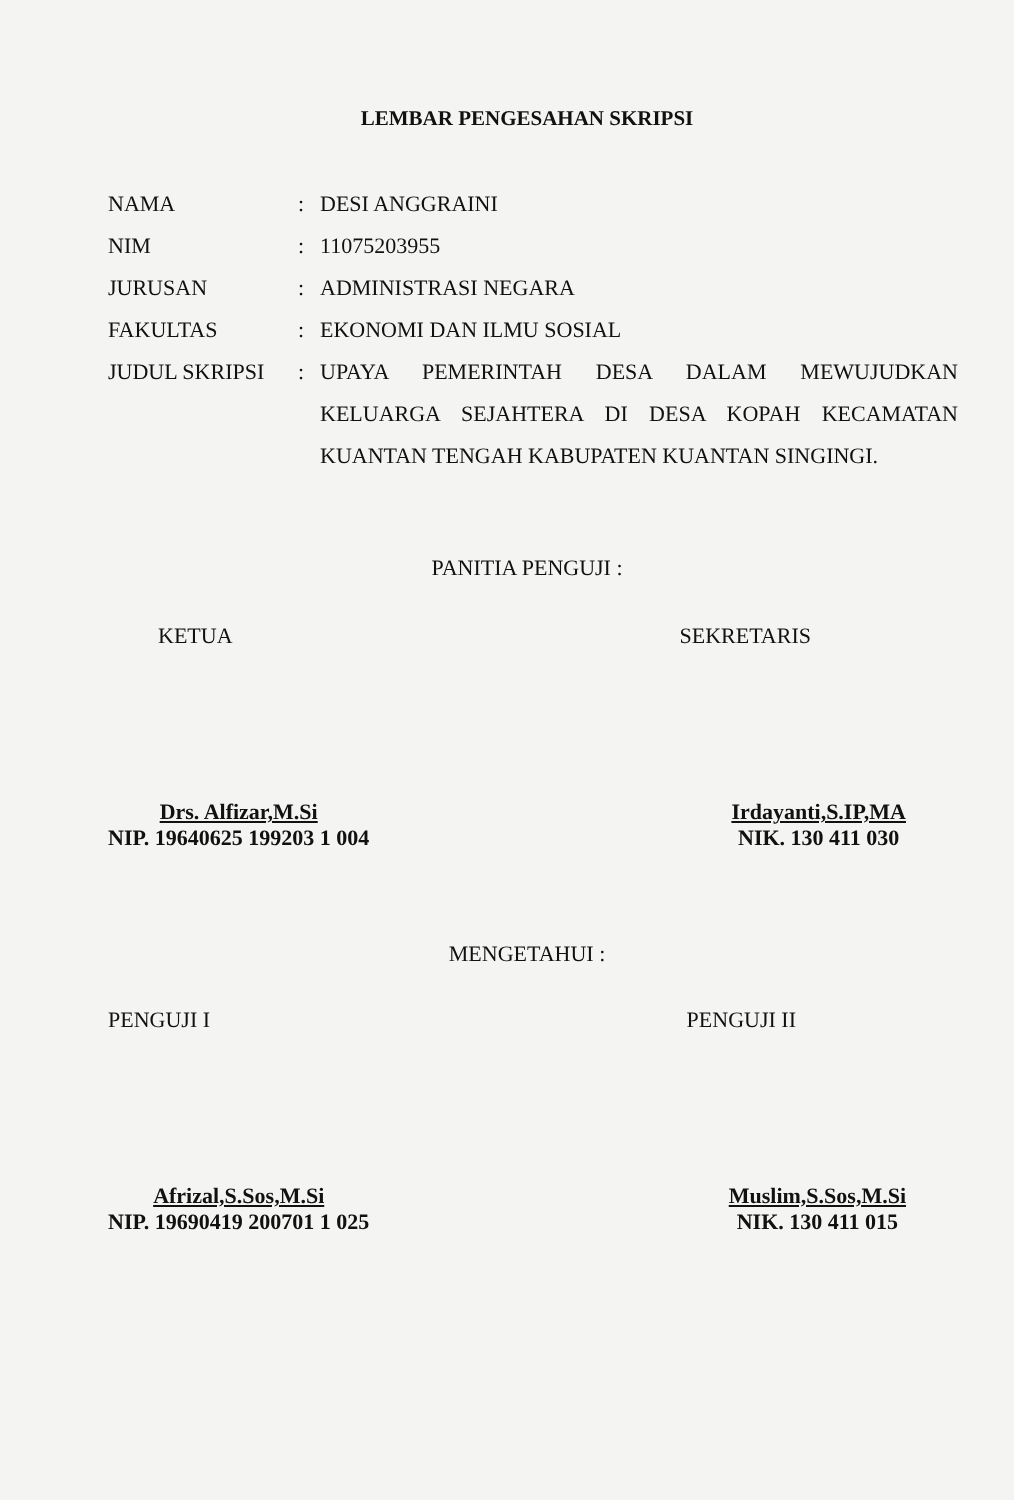LEMBAR PENGESAHAN SKRIPSI
| NAMA | : | DESI ANGGRAINI |
| NIM | : | 11075203955 |
| JURUSAN | : | ADMINISTRASI NEGARA |
| FAKULTAS | : | EKONOMI DAN ILMU SOSIAL |
| JUDUL SKRIPSI | : | UPAYA PEMERINTAH DESA DALAM MEWUJUDKAN KELUARGA SEJAHTERA DI DESA KOPAH KECAMATAN KUANTAN TENGAH KABUPATEN KUANTAN SINGINGI. |
PANITIA PENGUJI :
KETUA SEKRETARIS
Drs. Alfizar,M.Si
NIP. 19640625 199203 1 004
Irdayanti,S.IP,MA
NIK. 130 411 030
MENGETAHUI :
PENGUJI I PENGUJI II
Afrizal,S.Sos,M.Si
NIP. 19690419 200701 1 025
Muslim,S.Sos,M.Si
NIK. 130 411 015